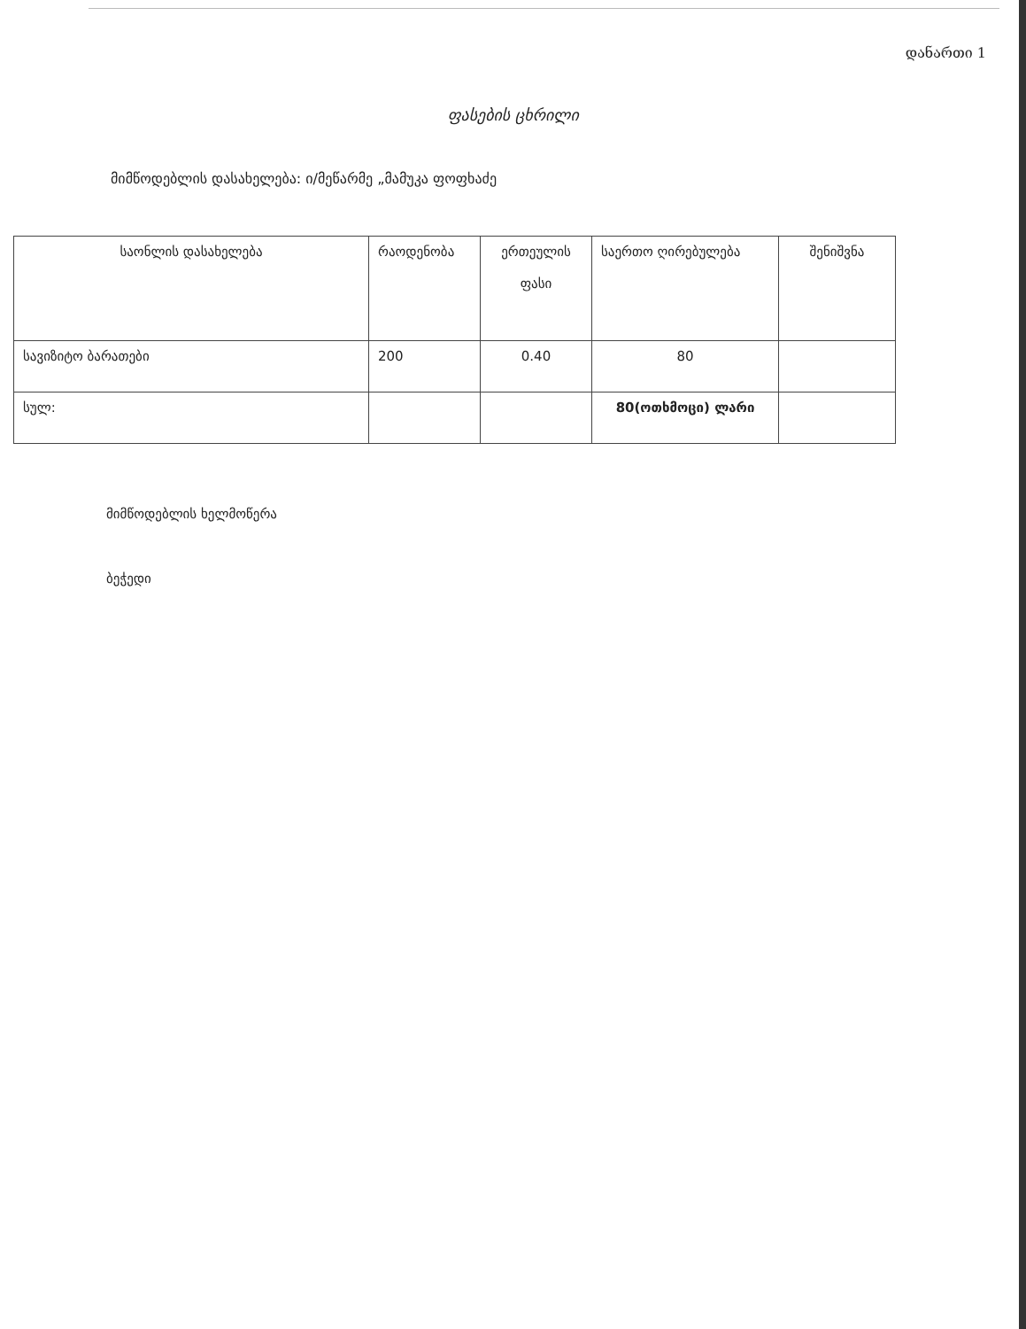დანართი 1
ფასების ცხრილი
მიმწოდებლის დასახელება: ი/მეწარმე „მამუკა ფოფხაძე
| საონლის დასახელება | რაოდენობა | ერთეულის ფასი | საერთო ღირებულება | შენიშვნა |
| სავიზიტო ბარათები | 200 | 0.40 | 80 | |
| სულ: | | | 80(ოთხმოცი) ლარი | |
მიმწოდებლის ხელმოწერა
ბეჭედი